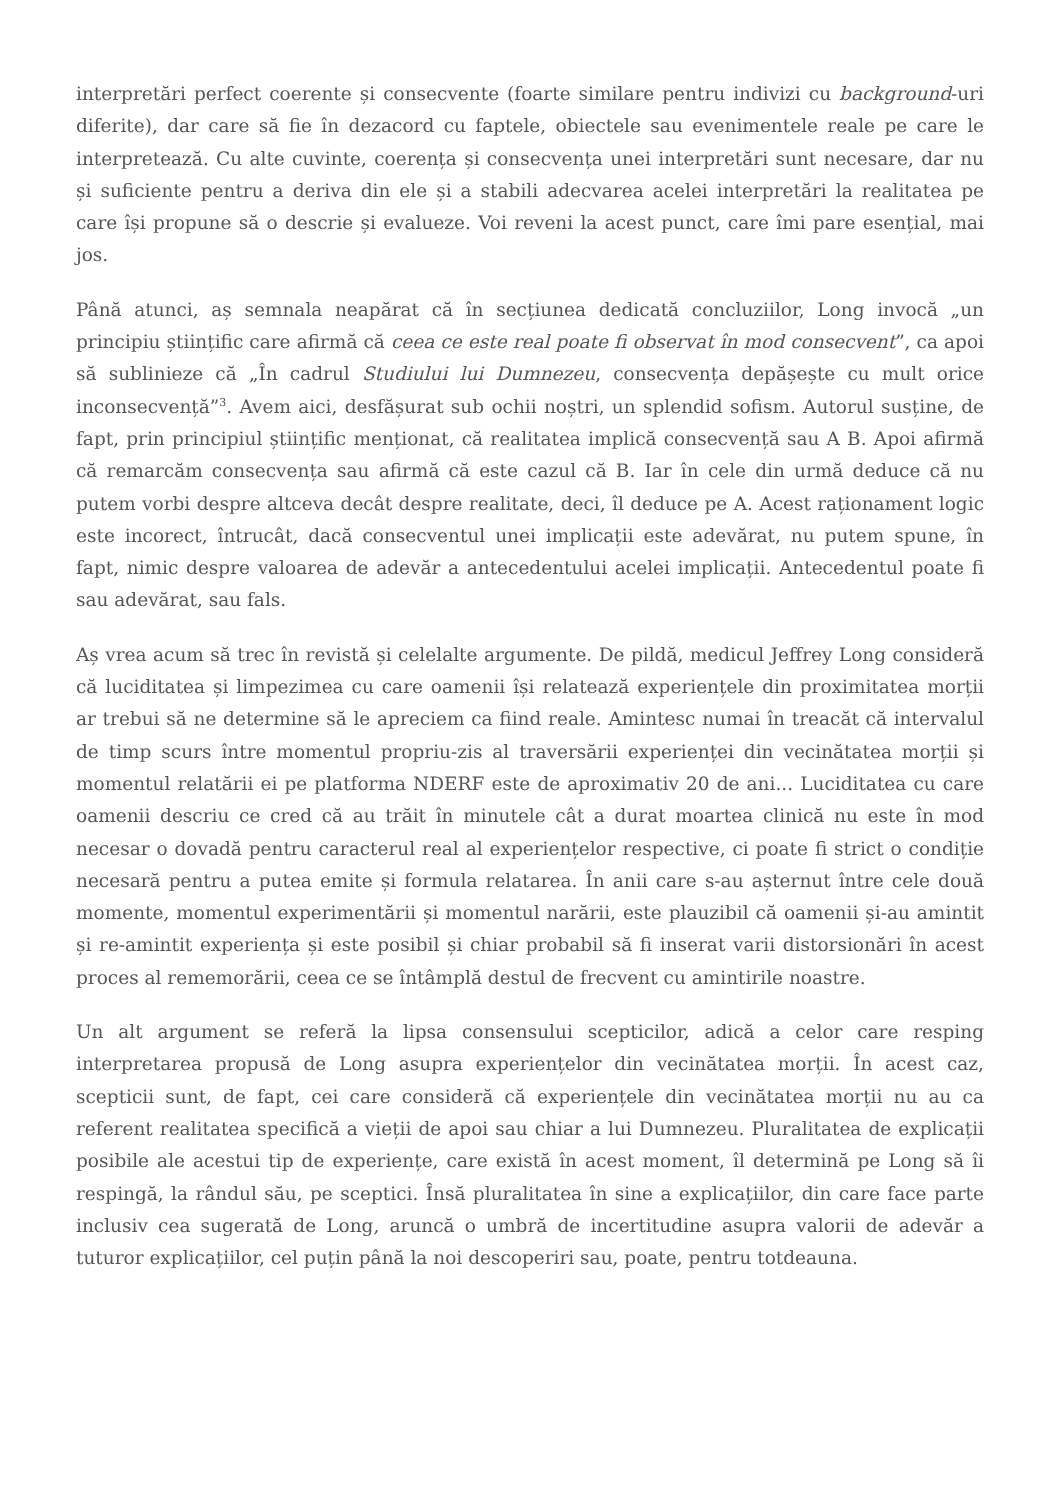interpretări perfect coerente și consecvente (foarte similare pentru indivizi cu background-uri diferite), dar care să fie în dezacord cu faptele, obiectele sau evenimentele reale pe care le interpretează. Cu alte cuvinte, coerența și consecvența unei interpretări sunt necesare, dar nu și suficiente pentru a deriva din ele și a stabili adecvarea acelei interpretări la realitatea pe care își propune să o descrie și evalueze. Voi reveni la acest punct, care îmi pare esențial, mai jos.
Până atunci, aș semnala neapărat că în secțiunea dedicată concluziilor, Long invocă „un principiu științific care afirmă că ceea ce este real poate fi observat în mod consecvent”, ca apoi să sublinieze că „În cadrul Studiului lui Dumnezeu, consecvența depășește cu mult orice inconsecvență”<sup>3</sup>. Avem aici, desfășurat sub ochii noștri, un splendid sofism. Autorul susține, de fapt, prin principiul științific menționat, că realitatea implică consecvență sau A B. Apoi afirmă că remarcăm consecvența sau afirmă că este cazul că B. Iar în cele din urmă deduce că nu putem vorbi despre altceva decât despre realitate, deci, îl deduce pe A. Acest raționament logic este incorect, întrucât, dacă consecventul unei implicații este adevărat, nu putem spune, în fapt, nimic despre valoarea de adevăr a antecedentului acelei implicații. Antecedentul poate fi sau adevărat, sau fals.
Aș vrea acum să trec în revistă și celelalte argumente. De pildă, medicul Jeffrey Long consideră că luciditatea și limpezimea cu care oamenii își relatează experiențele din proximitatea morții ar trebui să ne determine să le apreciem ca fiind reale. Amintesc numai în treacăt că intervalul de timp scurs între momentul propriu-zis al traversării experienței din vecinătatea morții și momentul relatării ei pe platforma NDERF este de aproximativ 20 de ani... Luciditatea cu care oamenii descriu ce cred că au trăit în minutele cât a durat moartea clinică nu este în mod necesar o dovadă pentru caracterul real al experiențelor respective, ci poate fi strict o condiție necesară pentru a putea emite și formula relatarea. În anii care s-au așternut între cele două momente, momentul experimentării și momentul narării, este plauzibil că oamenii și-au amintit și re-amintit experiența și este posibil și chiar probabil să fi inserat varii distorsionări în acest proces al rememorării, ceea ce se întâmplă destul de frecvent cu amintirile noastre.
Un alt argument se referă la lipsa consensului scepticilor, adică a celor care resping interpretarea propusă de Long asupra experiențelor din vecinătatea morții. În acest caz, scepticii sunt, de fapt, cei care consideră că experiențele din vecinătatea morții nu au ca referent realitatea specifică a vieții de apoi sau chiar a lui Dumnezeu. Pluralitatea de explicații posibile ale acestui tip de experiențe, care există în acest moment, îl determină pe Long să îi respingă, la rândul său, pe sceptici. Însă pluralitatea în sine a explicațiilor, din care face parte inclusiv cea sugerată de Long, aruncă o umbră de incertitudine asupra valorii de adevăr a tuturor explicațiilor, cel puțin până la noi descoperiri sau, poate, pentru totdeauna.